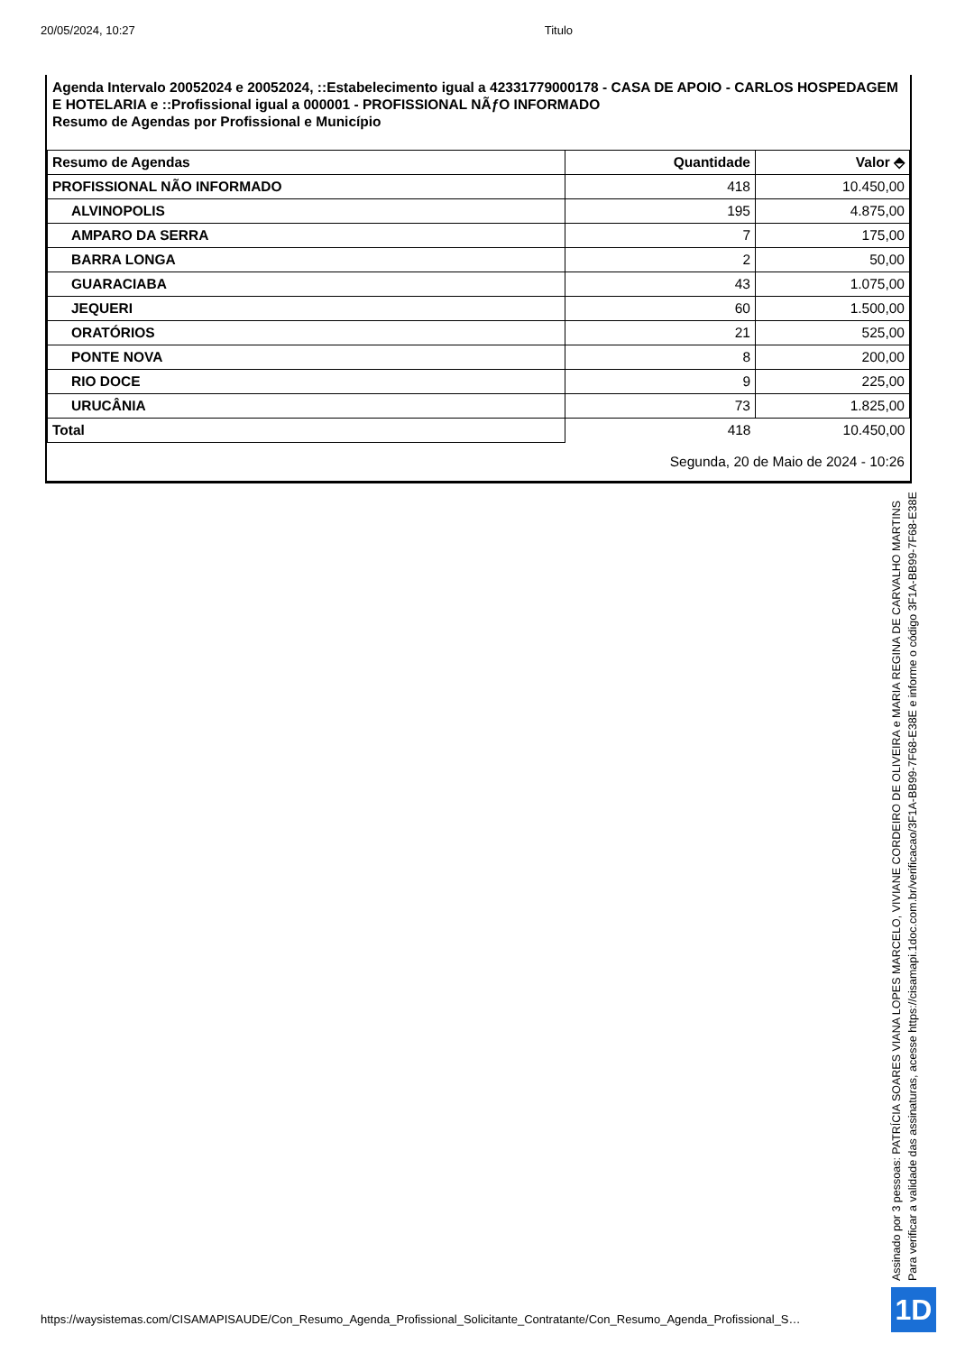20/05/2024, 10:27 Titulo
Agenda Intervalo 20052024 e 20052024, ::Estabelecimento igual a 42331779000178 - CASA DE APOIO - CARLOS HOSPEDAGEM E HOTELARIA e ::Profissional igual a 000001 - PROFISSIONAL NÃƒO INFORMADO
Resumo de Agendas por Profissional e Município
| Resumo de Agendas | Quantidade | Valor ⬘ |
| --- | --- | --- |
| PROFISSIONAL NÃO INFORMADO | 418 | 10.450,00 |
| ALVINOPOLIS | 195 | 4.875,00 |
| AMPARO DA SERRA | 7 | 175,00 |
| BARRA LONGA | 2 | 50,00 |
| GUARACIABA | 43 | 1.075,00 |
| JEQUERI | 60 | 1.500,00 |
| ORATÓRIOS | 21 | 525,00 |
| PONTE NOVA | 8 | 200,00 |
| RIO DOCE | 9 | 225,00 |
| URUCÂNIA | 73 | 1.825,00 |
| Total | 418 | 10.450,00 |
Segunda, 20 de Maio de 2024 - 10:26
Assinado por 3 pessoas: PATRÍCIA SOARES VIANA LOPES MARCELO, VIVIANE CORDEIRO DE OLIVEIRA e MARIA REGINA DE CARVALHO MARTINS
Para verificar a validade das assinaturas, acesse https://cisamapi.1doc.com.br/verificacao/3F1A-BB99-7F68-E38E e informe o código 3F1A-BB99-7F68-E38E
https://waysistemas.com/CISAMAPISAUDE/Con_Resumo_Agenda_Profissional_Solicitante_Contratante/Con_Resumo_Agenda_Profissional_S…
1D